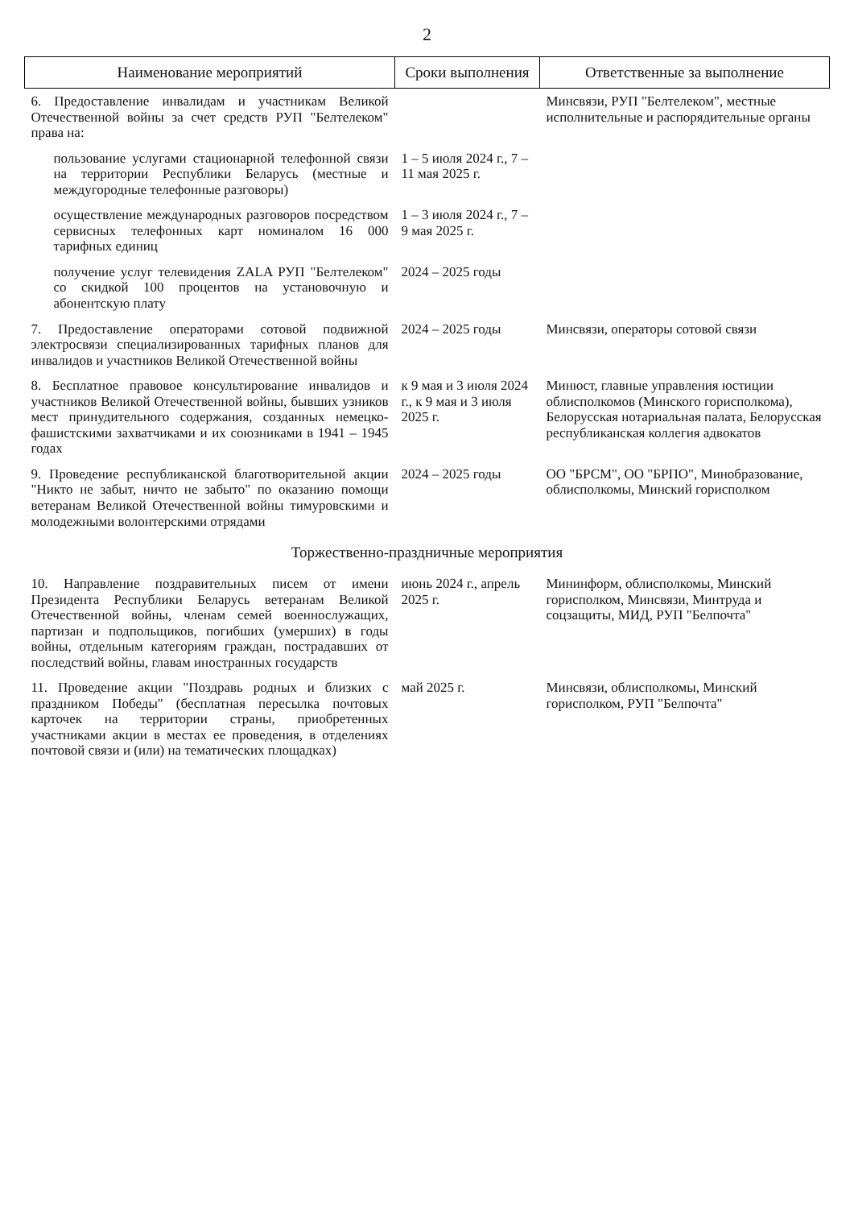2
| Наименование мероприятий | Сроки выполнения | Ответственные за выполнение |
| --- | --- | --- |
| 6. Предоставление инвалидам и участникам Великой Отечественной войны за счет средств РУП "Белтелеком" права на: | | Минсвязи, РУП "Белтелеком", местные исполнительные и распорядительные органы |
| пользование услугами стационарной телефонной связи на территории Республики Беларусь (местные и междугородные телефонные разговоры) | 1 – 5 июля 2024 г., 7 – 11 мая 2025 г. | |
| осуществление международных разговоров посредством сервисных телефонных карт номиналом 16 000 тарифных единиц | 1 – 3 июля 2024 г., 7 – 9 мая 2025 г. | |
| получение услуг телевидения ZALA РУП "Белтелеком" со скидкой 100 процентов на установочную и абонентскую плату | 2024 – 2025 годы | |
| 7. Предоставление операторами сотовой подвижной электросвязи специализированных тарифных планов для инвалидов и участников Великой Отечественной войны | 2024 – 2025 годы | Минсвязи, операторы сотовой связи |
| 8. Бесплатное правовое консультирование инвалидов и участников Великой Отечественной войны, бывших узников мест принудительного содержания, созданных немецко-фашистскими захватчиками и их союзниками в 1941 – 1945 годах | к 9 мая и 3 июля 2024 г., к 9 мая и 3 июля 2025 г. | Минюст, главные управления юстиции облисполкомов (Минского горисполкома), Белорусская нотариальная палата, Белорусская республиканская коллегия адвокатов |
| 9. Проведение республиканской благотворительной акции "Никто не забыт, ничто не забыто" по оказанию помощи ветеранам Великой Отечественной войны тимуровскими и молодежными волонтерскими отрядами | 2024 – 2025 годы | ОО "БРСМ", ОО "БРПО", Минобразование, облисполкомы, Минский горисполком |
| Торжественно-праздничные мероприятия | | |
| 10. Направление поздравительных писем от имени Президента Республики Беларусь ветеранам Великой Отечественной войны, членам семей военнослужащих, партизан и подпольщиков, погибших (умерших) в годы войны, отдельным категориям граждан, пострадавших от последствий войны, главам иностранных государств | июнь 2024 г., апрель 2025 г. | Мининформ, облисполкомы, Минский горисполком, Минсвязи, Минтруда и соцзащиты, МИД, РУП "Белпочта" |
| 11. Проведение акции "Поздравь родных и близких с праздником Победы" (бесплатная пересылка почтовых карточек на территории страны, приобретенных участниками акции в местах ее проведения, в отделениях почтовой связи и (или) на тематических площадках) | май 2025 г. | Минсвязи, облисполкомы, Минский горисполком, РУП "Белпочта" |